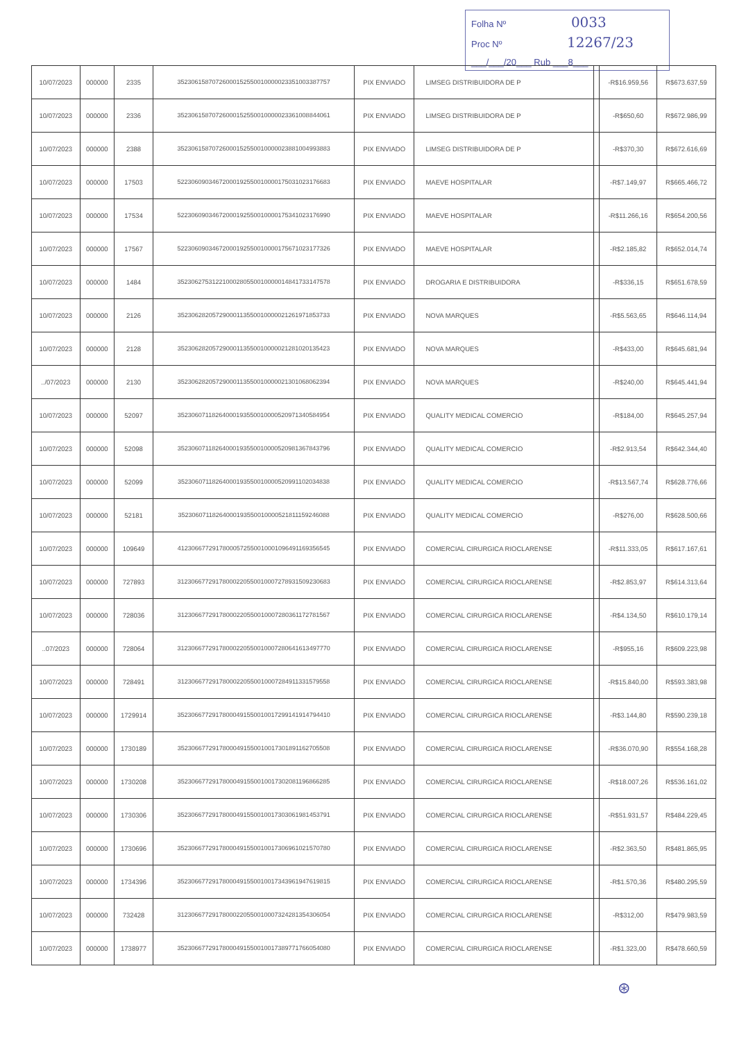Folha Nº 0033
Proc Nº 12267/23
___/___/20___ Rub ___8___
| 10/07/2023 | 000000 | 2335 | 35230615870726000152550010000023351003387757 | PIX ENVIADO | LIMSEG DISTRIBUIDORA DE P | | -R$16.959,56 | R$673.637,59 |
| 10/07/2023 | 000000 | 2336 | 35230615870726000152550010000023361008844061 | PIX ENVIADO | LIMSEG DISTRIBUIDORA DE P | | -R$650,60 | R$672.986,99 |
| 10/07/2023 | 000000 | 2388 | 35230615870726000152550010000023881004993883 | PIX ENVIADO | LIMSEG DISTRIBUIDORA DE P | | -R$370,30 | R$672.616,69 |
| 10/07/2023 | 000000 | 17503 | 52230609034672000192550010000175031023176683 | PIX ENVIADO | MAEVE HOSPITALAR | | -R$7.149,97 | R$665.466,72 |
| 10/07/2023 | 000000 | 17534 | 52230609034672000192550010000175341023176990 | PIX ENVIADO | MAEVE HOSPITALAR | | -R$11.266,16 | R$654.200,56 |
| 10/07/2023 | 000000 | 17567 | 52230609034672000192550010000175671023177326 | PIX ENVIADO | MAEVE HOSPITALAR | | -R$2.185,82 | R$652.014,74 |
| 10/07/2023 | 000000 | 1484 | 35230627531221000280550010000014841733147578 | PIX ENVIADO | DROGARIA E DISTRIBUIDORA | | -R$336,15 | R$651.678,59 |
| 10/07/2023 | 000000 | 2126 | 35230628205729000113550010000021261971853733 | PIX ENVIADO | NOVA MARQUES | | -R$5.563,65 | R$646.114,94 |
| 10/07/2023 | 000000 | 2128 | 35230628205729000113550010000021281020135423 | PIX ENVIADO | NOVA MARQUES | | -R$433,00 | R$645.681,94 |
| ../07/2023 | 000000 | 2130 | 35230628205729000113550010000021301068062394 | PIX ENVIADO | NOVA MARQUES | | -R$240,00 | R$645.441,94 |
| 10/07/2023 | 000000 | 52097 | 35230607118264000193550010000520971340584954 | PIX ENVIADO | QUALITY MEDICAL COMERCIO | | -R$184,00 | R$645.257,94 |
| 10/07/2023 | 000000 | 52098 | 35230607118264000193550010000520981367843796 | PIX ENVIADO | QUALITY MEDICAL COMERCIO | | -R$2.913,54 | R$642.344,40 |
| 10/07/2023 | 000000 | 52099 | 35230607118264000193550010000520991102034838 | PIX ENVIADO | QUALITY MEDICAL COMERCIO | | -R$13.567,74 | R$628.776,66 |
| 10/07/2023 | 000000 | 52181 | 35230607118264000193550010000521811159246088 | PIX ENVIADO | QUALITY MEDICAL COMERCIO | | -R$276,00 | R$628.500,66 |
| 10/07/2023 | 000000 | 109649 | 41230667729178000572550010001096491169356545 | PIX ENVIADO | COMERCIAL CIRURGICA RIOCLARENSE | | -R$11.333,05 | R$617.167,61 |
| 10/07/2023 | 000000 | 727893 | 31230667729178000220550010007278931509230683 | PIX ENVIADO | COMERCIAL CIRURGICA RIOCLARENSE | | -R$2.853,97 | R$614.313,64 |
| 10/07/2023 | 000000 | 728036 | 31230667729178000220550010007280361172781567 | PIX ENVIADO | COMERCIAL CIRURGICA RIOCLARENSE | | -R$4.134,50 | R$610.179,14 |
| ..07/2023 | 000000 | 728064 | 31230667729178000220550010007280641613497770 | PIX ENVIADO | COMERCIAL CIRURGICA RIOCLARENSE | | -R$955,16 | R$609.223,98 |
| 10/07/2023 | 000000 | 728491 | 31230667729178000220550010007284911331579558 | PIX ENVIADO | COMERCIAL CIRURGICA RIOCLARENSE | | -R$15.840,00 | R$593.383,98 |
| 10/07/2023 | 000000 | 1729914 | 35230667729178000491550010017299141914794410 | PIX ENVIADO | COMERCIAL CIRURGICA RIOCLARENSE | | -R$3.144,80 | R$590.239,18 |
| 10/07/2023 | 000000 | 1730189 | 35230667729178000491550010017301891162705508 | PIX ENVIADO | COMERCIAL CIRURGICA RIOCLARENSE | | -R$36.070,90 | R$554.168,28 |
| 10/07/2023 | 000000 | 1730208 | 35230667729178000491550010017302081196866285 | PIX ENVIADO | COMERCIAL CIRURGICA RIOCLARENSE | | -R$18.007,26 | R$536.161,02 |
| 10/07/2023 | 000000 | 1730306 | 35230667729178000491550010017303061981453791 | PIX ENVIADO | COMERCIAL CIRURGICA RIOCLARENSE | | -R$51.931,57 | R$484.229,45 |
| 10/07/2023 | 000000 | 1730696 | 35230667729178000491550010017306961021570780 | PIX ENVIADO | COMERCIAL CIRURGICA RIOCLARENSE | | -R$2.363,50 | R$481.865,95 |
| 10/07/2023 | 000000 | 1734396 | 35230667729178000491550010017343961947619815 | PIX ENVIADO | COMERCIAL CIRURGICA RIOCLARENSE | | -R$1.570,36 | R$480.295,59 |
| 10/07/2023 | 000000 | 732428 | 31230667729178000220550010007324281354306054 | PIX ENVIADO | COMERCIAL CIRURGICA RIOCLARENSE | | -R$312,00 | R$479.983,59 |
| 10/07/2023 | 000000 | 1738977 | 35230667729178000491550010017389771766054080 | PIX ENVIADO | COMERCIAL CIRURGICA RIOCLARENSE | | -R$1.323,00 | R$478.660,59 |
⊛